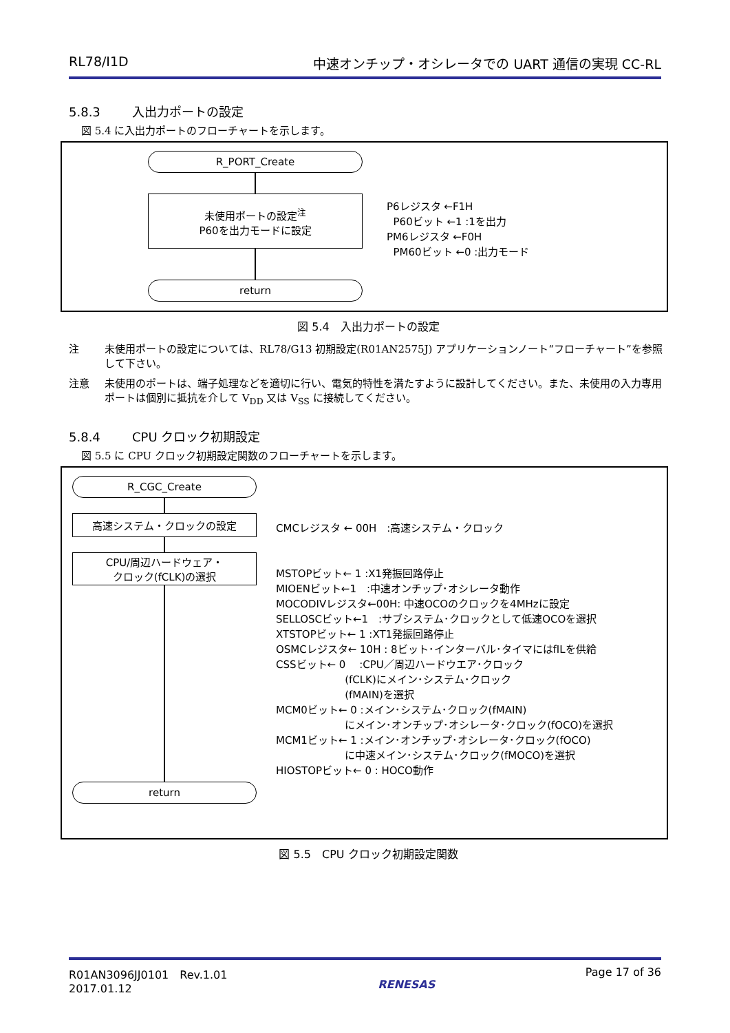RL78/I1D 中速オンチップ・オシレータでの UART 通信の実現 CC-RL
5.8.3 入出力ポートの設定
図 5.4 に入出力ポートのフローチャートを示します。
R_PORT_Create
未使用ポートの設定<sup>注</sup>
P60を出力モードに設定
return
P6レジスタ ←F1H
P60ビット ←1 :1を出力
PM6レジスタ ←F0H
PM60ビット ←0 :出力モード
図 5.4　入出力ポートの設定
注 未使用ポートの設定については、RL78/G13 初期設定(R01AN2575J) アプリケーションノート“フローチャート”を参照して下さい。
注意 未使用のポートは、端子処理などを適切に行い、電気的特性を満たすように設計してください。また、未使用の入力専用ポートは個別に抵抗を介して V<sub>DD</sub> 又は V<sub>SS</sub> に接続してください。
5.8.4 CPU クロック初期設定
図 5.5 に CPU クロック初期設定関数のフローチャートを示します。
R_CGC_Create
高速システム・クロックの設定
CPU/周辺ハードウェア・
クロック(fCLK)の選択
return
CMCレジスタ ← 00H　:高速システム・クロック
MSTOPビット← 1 :X1発振回路停止
MIOENビット←1　:中速オンチップ･オシレータ動作
MOCODIVレジスタ←00H: 中速OCOのクロックを4MHzに設定
SELLOSCビット←1　:サブシステム･クロックとして低速OCOを選択
XTSTOPビット← 1 :XT1発振回路停止
OSMCレジスタ← 10H : 8ビット･インターバル･タイマにはfILを供給
CSSビット← 0　 :CPU／周辺ハードウエア･クロック
(fCLK)にメイン･システム･クロック
(fMAIN)を選択
MCM0ビット← 0 :メイン･システム･クロック(fMAIN)
にメイン･オンチップ･オシレータ･クロック(fOCO)を選択
MCM1ビット← 1 :メイン･オンチップ･オシレータ･クロック(fOCO)
に中速メイン･システム･クロック(fMOCO)を選択
HIOSTOPビット← 0 : HOCO動作
図 5.5　CPU クロック初期設定関数
R01AN3096JJ0101　Rev.1.01
2017.01.12
RENESAS
Page 17 of 36